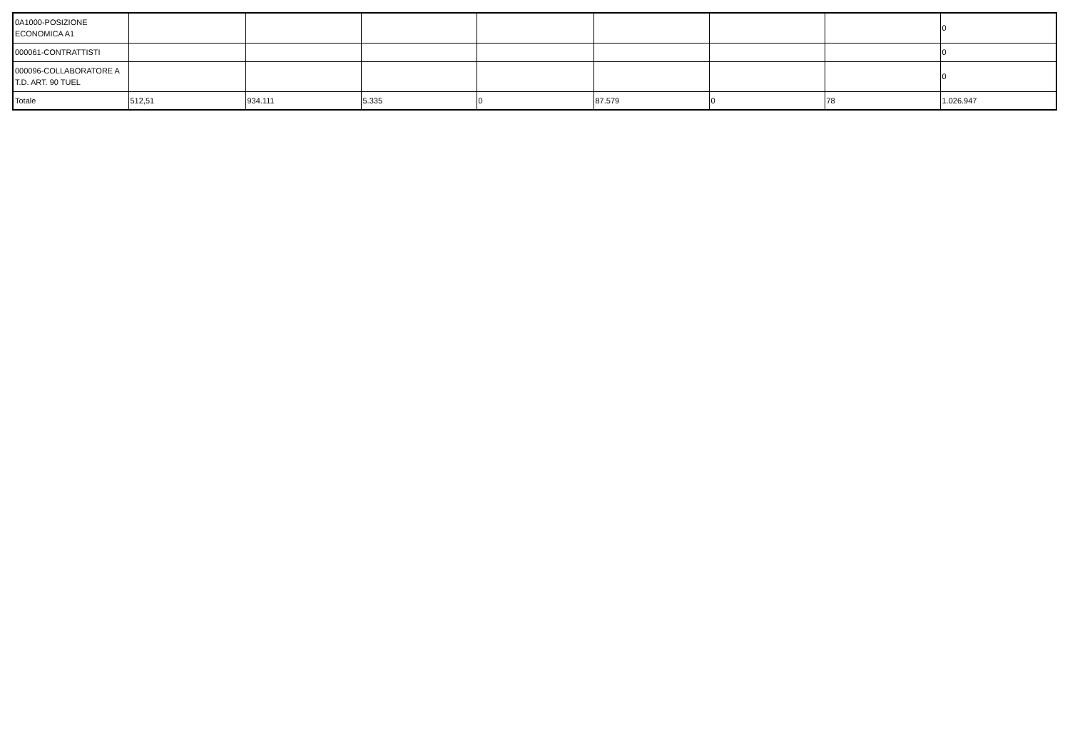| 0A1000-POSIZIONE ECONOMICA A1 | | | | | | | | 0 |
| 000061-CONTRATTISTI | | | | | | | | 0 |
| 000096-COLLABORATORE A T.D. ART. 90 TUEL | | | | | | | | 0 |
| Totale | 512,51 | 934.111 | 5.335 | 0 | 87.579 | 0 | 78 | 1.026.947 |